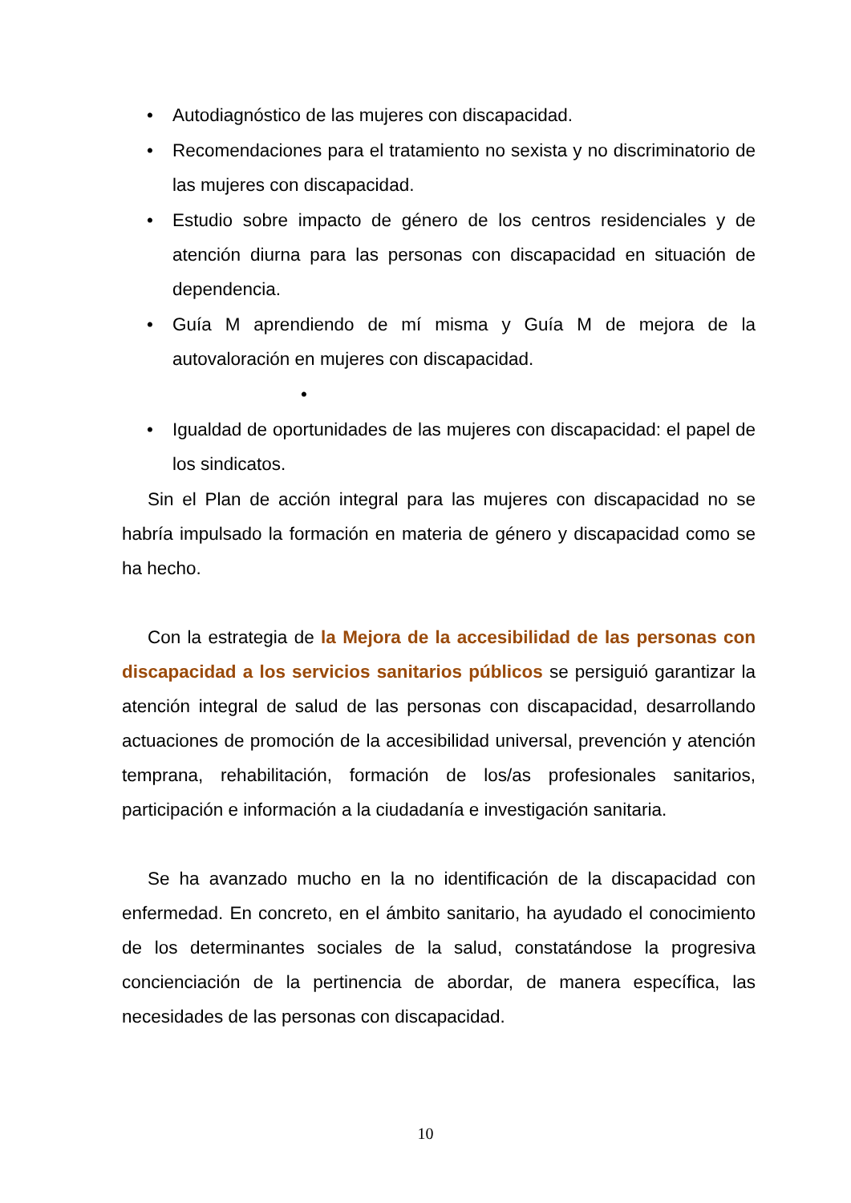• Autodiagnóstico de las mujeres con discapacidad.
• Recomendaciones para el tratamiento no sexista y no discriminatorio de las mujeres con discapacidad.
• Estudio sobre impacto de género de los centros residenciales y de atención diurna para las personas con discapacidad en situación de dependencia.
• Guía M aprendiendo de mí misma y Guía M de mejora de la autovaloración en mujeres con discapacidad.
•
• Igualdad de oportunidades de las mujeres con discapacidad: el papel de los sindicatos.
Sin el Plan de acción integral para las mujeres con discapacidad no se habría impulsado la formación en materia de género y discapacidad como se ha hecho.
Con la estrategia de la Mejora de la accesibilidad de las personas con discapacidad a los servicios sanitarios públicos se persiguió garantizar la atención integral de salud de las personas con discapacidad, desarrollando actuaciones de promoción de la accesibilidad universal, prevención y atención temprana, rehabilitación, formación de los/as profesionales sanitarios, participación e información a la ciudadanía e investigación sanitaria.
Se ha avanzado mucho en la no identificación de la discapacidad con enfermedad. En concreto, en el ámbito sanitario, ha ayudado el conocimiento de los determinantes sociales de la salud, constatándose la progresiva concienciación de la pertinencia de abordar, de manera específica, las necesidades de las personas con discapacidad.
10